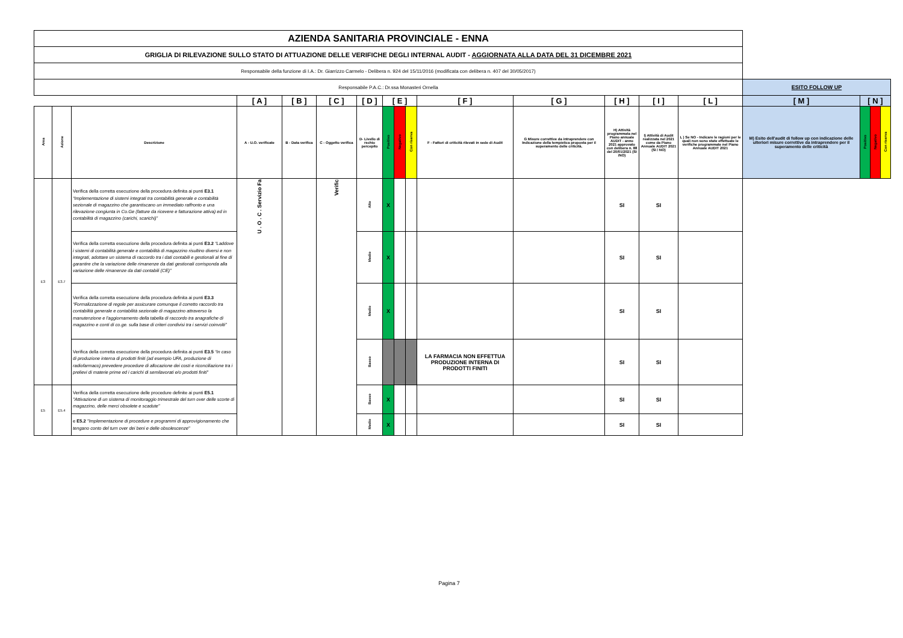| AZIENDA SANITARIA PROVINCIALE - ENNA | | | | | | | | | | | | | | | | | | |
| GRIGLIA DI RILEVAZIONE SULLO STATO DI ATTUAZIONE DELLE VERIFICHE DEGLI INTERNAL AUDIT - AGGIORNATA ALLA DATA DEL 31 DICEMBRE 2021 | | | | | | | | | | | | | | | | | | |
| Responsabile della funzione di I.A.: Dr. Giarrizzo Carmelo - Delibera n. 924 del 15/11/2016 (modificata con delibera n. 407 del 30/05/2017) | | | | | | | | | | | | | | | | | | |
| Responsabile P.A.C.: Dr.ssa Monasteri Ornella | | | | | | | | | | | | | | | ESITO FOLLOW UP | | | |
| | | | [ A ] | [ B ] | [ C ] | [ D ] | [ E ] | | | [ F ] | [ G ] | [ H ] | [ I ] | [ L ] | [ M ] | [ N ] | | |
| Area | Azione | Descrizione | A - U.O. verificate | B - Data verifica | C - Oggetto verifica | D- Livello di rschio percepito | Positivo | Negativo | Con riserva | F - Fattori di criticità rilevati in sede di Audit | G Misure correttive da intraprendere con Indicazione della tempistica proposta per il superamento delle criticità. | H) Attività programmata nel Piano annuale AUDIT - anno 2021 approvato con delibera n. 88 del 20/01/2021 (SI /NO) | I) Attività di Audit realizzata nel 2021 come da Piano Annuale AUDIT 2021 (SI / NO) | L ) Se NO - Indicare le ragioni per le quali non sono state effettuate le verifiche programmate nel Piano Annuale AUDIT 2021 | M) Esito dell'audit di follow up con indicazione delle ulteriori misure correttive da intraprendere per il superamento delle criticità | Positivo | Negativo | Con riserva |
| E3 | E3.7 | Verifica della corretta esecuzione della procedura definita ai punti E3.1 “Implementazione di sistemi integrati tra contabilità generale e contabilità sezionale di magazzino che garantiscano un immediato raffronto e una rilevazione congiunta in Co.Ge (fatture da ricevere e fatturazione attiva) ed in contabilità di magazzino (carichi, scarichi)” | U . O . C . Servizio Fa | | Verific | Alto | X | | | | | SI | SI | | | | | |
| | | Verifica della corretta esecuzione della procedura definita ai punti E3.2 “Laddove i sistemi di contabilità generale e contabilità di magazzino risultino diversi e non integrati, adottare un sistema di raccordo tra i dati contabili e gestionali al fine di garantire che la variazione delle rimanenze da dati gestionali corrisponda alla variazione delle rimanenze da dati contabili (CE)” | | | | Medio | X | | | | | SI | SI | | | | | |
| | | Verifica della corretta esecuzione della procedura definita ai punti E3.3 “Formalizzazione di regole per assicurare comunque il corretto raccordo tra contabilità generale e contabilità sezionale di magazzino attraverso la manutenzione e l'aggiornamento della tabella di raccordo tra anagrafiche di magazzino e conti di co.ge. sulla base di criteri condivisi tra i servizi coinvolti” | | | | Medio | X | | | | | SI | SI | | | | | |
| | | Verifica della corretta esecuzione della procedura definita ai punti E3.5 “In caso di produzione interna di prodotti finiti (ad esempio UFA, produzione di radiofarmaco) prevedere procedure di allocazione dei costi e riconciliazione tra i prelievi di materie prime ed i carichi di semilavorati e/o prodotti finiti” | | | | Basso | | | | LA FARMACIA NON EFFETTUA PRODUZIONE INTERNA DI PRODOTTI FINITI | | SI | SI | | | | | |
| E5 | E5.4 | Verifica della corretta esecuzione delle procedure definite ai punti E5.1 "Attivazione di un sistema di monitoraggio trimestrale del turn over delle scorte di magazzino, delle merci obsolete e scadute" | | | | Basso | X | | | | | SI | SI | | | | | |
| | | e E5.2 "Implementazione di procedure e programmi di approvigionamento che tengano conto del turn over dei beni e delle obsolescenze" | | | | Medio | X | | | | | SI | SI | | | | | |
Pagina 7